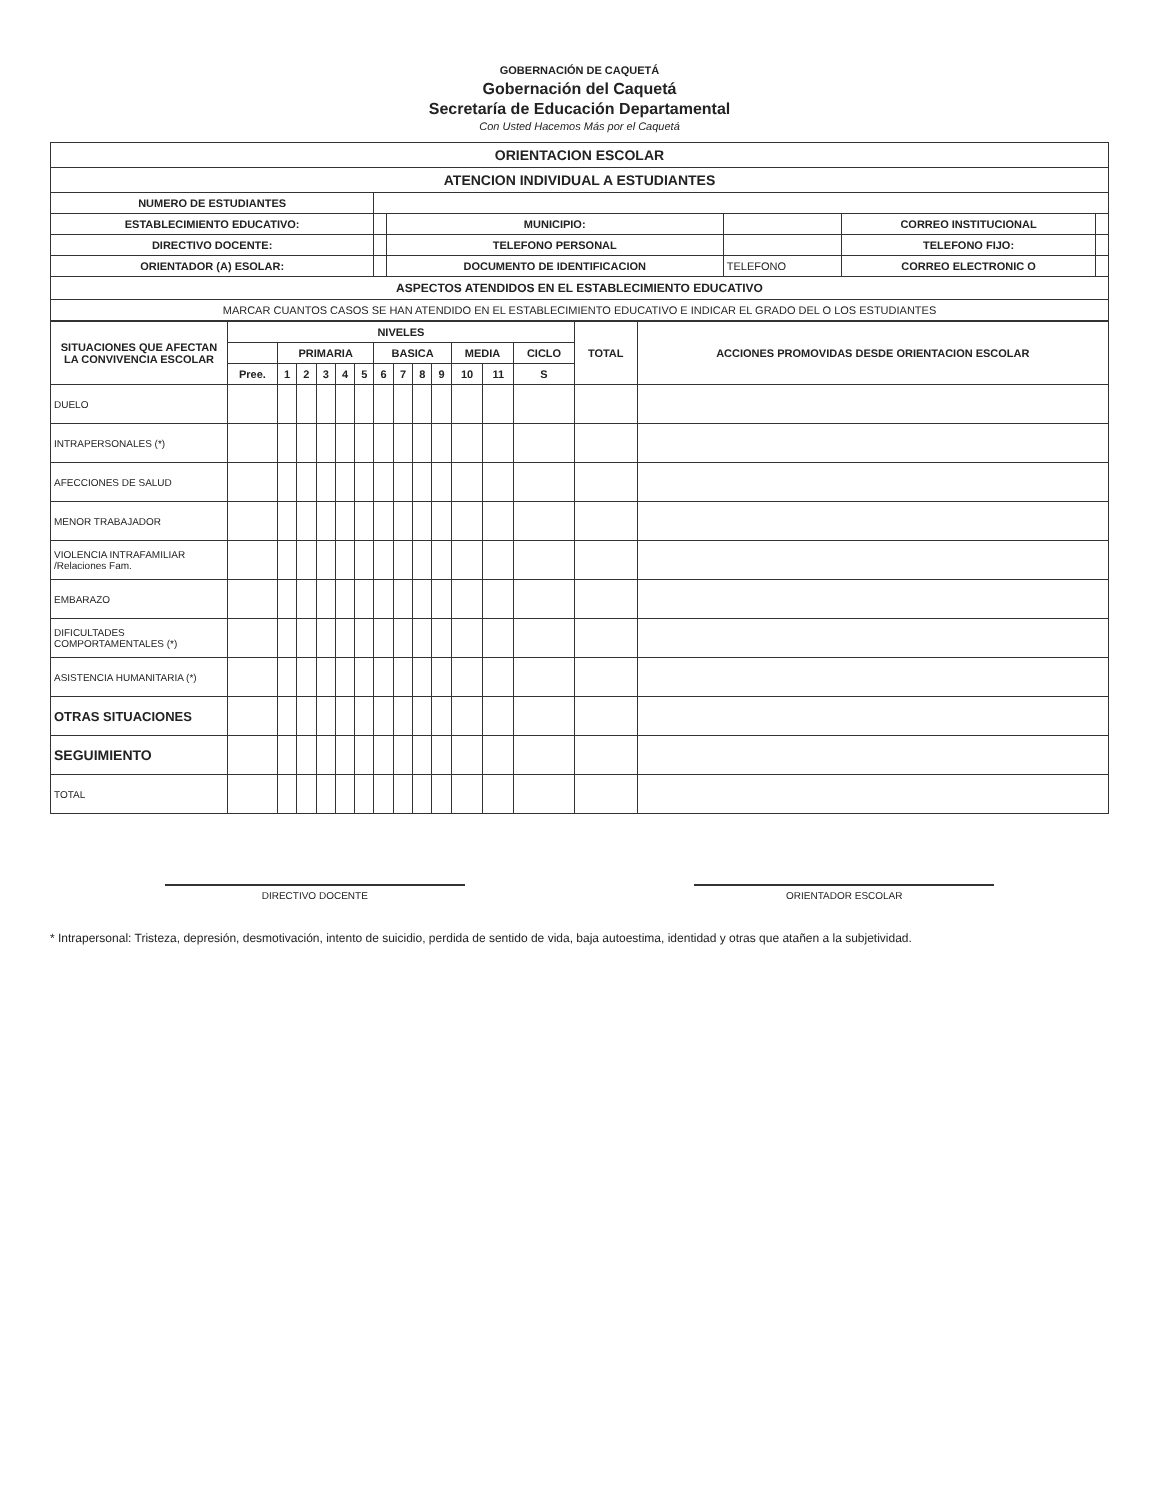GOBERNACIÓN DE CAQUETÁ
Gobernación del Caquetá
Secretaría de Educación Departamental
Con Usted Hacemos Más por el Caquetá
| ORIENTACION ESCOLAR | | | | | |
| ATENCION INDIVIDUAL A ESTUDIANTES | | | | | |
| NUMERO DE ESTUDIANTES | | | | | |
| ESTABLECIMIENTO EDUCATIVO: | | MUNICIPIO: | | CORREO INSTITUCIONAL | |
| DIRECTIVO DOCENTE: | | TELEFONO PERSONAL | | TELEFONO FIJO: | |
| ORIENTADOR (A) ESOLAR: | | DOCUMENTO DE IDENTIFICACION | TELEFONO | CORREO ELECTRONIC O | |
| ASPECTOS ATENDIDOS EN EL ESTABLECIMIENTO EDUCATIVO | | | | | |
| MARCAR CUANTOS CASOS SE HAN ATENDIDO EN EL ESTABLECIMIENTO EDUCATIVO E INDICAR EL GRADO DEL O LOS ESTUDIANTES | | | | | |
| SITUACIONES QUE AFECTAN LA CONVIVENCIA ESCOLAR | NIVELES | | | | | | | | | | | | | TOTAL | ACCIONES PROMOVIDAS DESDE ORIENTACION ESCOLAR |
| --- | --- | --- | --- | --- | --- | --- | --- | --- | --- | --- | --- | --- | --- | --- | --- |
| | | PRIMARIA | | | | | BASICA | | | | MEDIA | | CICLO | | |
| | Pree. | 1 | 2 | 3 | 4 | 5 | 6 | 7 | 8 | 9 | 10 | 11 | S | | |
| DUELO | | | | | | | | | | | | | | | |
| INTRAPERSONALES (*) | | | | | | | | | | | | | | | |
| AFECCIONES DE SALUD | | | | | | | | | | | | | | | |
| MENOR TRABAJADOR | | | | | | | | | | | | | | | |
| VIOLENCIA INTRAFAMILIAR /Relaciones Fam. | | | | | | | | | | | | | | | |
| EMBARAZO | | | | | | | | | | | | | | | |
| DIFICULTADES COMPORTAMENTALES (*) | | | | | | | | | | | | | | | |
| ASISTENCIA HUMANITARIA (*) | | | | | | | | | | | | | | | |
| OTRAS SITUACIONES | | | | | | | | | | | | | | | |
| SEGUIMIENTO | | | | | | | | | | | | | | | |
| TOTAL | | | | | | | | | | | | | | | |
DIRECTIVO DOCENTE ORIENTADOR ESCOLAR
* Intrapersonal: Tristeza, depresión, desmotivación, intento de suicidio, perdida de sentido de vida, baja autoestima, identidad y otras que atañen a la subjetividad.